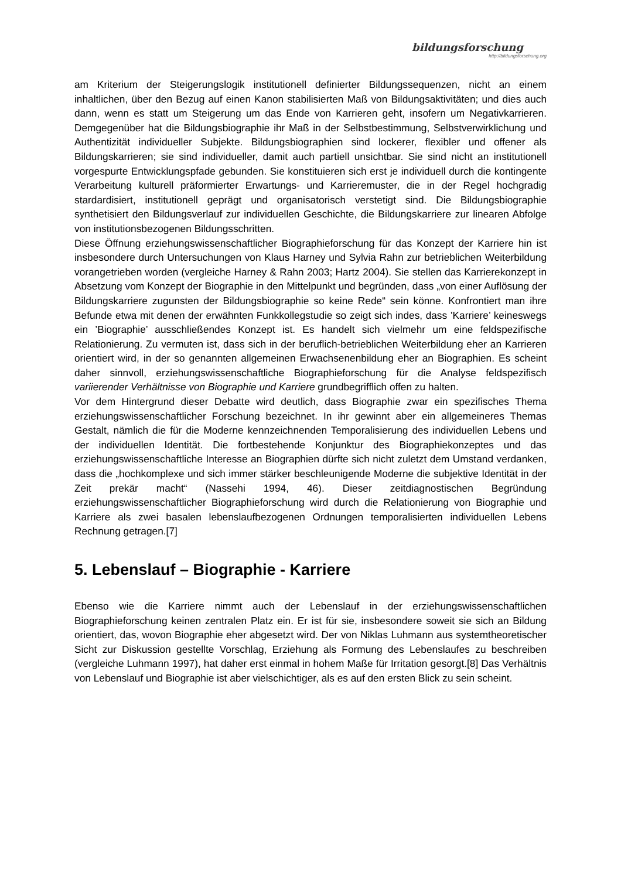bildungsforschung
http://bildungsforschung.org
am Kriterium der Steigerungslogik institutionell definierter Bildungssequenzen, nicht an einem inhaltlichen, über den Bezug auf einen Kanon stabilisierten Maß von Bildungsaktivitäten; und dies auch dann, wenn es statt um Steigerung um das Ende von Karrieren geht, insofern um Negativkarrieren. Demgegenüber hat die Bildungsbiographie ihr Maß in der Selbstbestimmung, Selbstverwirklichung und Authentizität individueller Subjekte. Bildungsbiographien sind lockerer, flexibler und offener als Bildungskarrieren; sie sind individueller, damit auch partiell unsichtbar. Sie sind nicht an institutionell vorgespurte Entwicklungspfade gebunden. Sie konstituieren sich erst je individuell durch die kontingente Verarbeitung kulturell präformierter Erwartungs- und Karrieremuster, die in der Regel hochgradig stardardisiert, institutionell geprägt und organisatorisch verstetigt sind. Die Bildungsbiographie synthetisiert den Bildungsverlauf zur individuellen Geschichte, die Bildungskarriere zur linearen Abfolge von institutionsbezogenen Bildungsschritten.
Diese Öffnung erziehungswissenschaftlicher Biographieforschung für das Konzept der Karriere hin ist insbesondere durch Untersuchungen von Klaus Harney und Sylvia Rahn zur betrieblichen Weiterbildung vorangetrieben worden (vergleiche Harney & Rahn 2003; Hartz 2004). Sie stellen das Karrierekonzept in Absetzung vom Konzept der Biographie in den Mittelpunkt und begründen, dass „von einer Auflösung der Bildungskarriere zugunsten der Bildungsbiographie so keine Rede“ sein könne. Konfrontiert man ihre Befunde etwa mit denen der erwähnten Funkkollegstudie so zeigt sich indes, dass ’Karriere’ keineswegs ein ’Biographie’ ausschließendes Konzept ist. Es handelt sich vielmehr um eine feldspezifische Relationierung. Zu vermuten ist, dass sich in der beruflich-betrieblichen Weiterbildung eher an Karrieren orientiert wird, in der so genannten allgemeinen Erwachsenenbildung eher an Biographien. Es scheint daher sinnvoll, erziehungswissenschaftliche Biographieforschung für die Analyse feldspezifisch variierender Verhältnisse von Biographie und Karriere grundbegrifflich offen zu halten.
Vor dem Hintergrund dieser Debatte wird deutlich, dass Biographie zwar ein spezifisches Thema erziehungswissenschaftlicher Forschung bezeichnet. In ihr gewinnt aber ein allgemeineres Themas Gestalt, nämlich die für die Moderne kennzeichnenden Temporalisierung des individuellen Lebens und der individuellen Identität. Die fortbestehende Konjunktur des Biographiekonzeptes und das erziehungswissenschaftliche Interesse an Biographien dürfte sich nicht zuletzt dem Umstand verdanken, dass die „hochkomplexe und sich immer stärker beschleunigende Moderne die subjektive Identität in der Zeit prekär macht“ (Nassehi 1994, 46). Dieser zeitdiagnostischen Begründung erziehungswissenschaftlicher Biographieforschung wird durch die Relationierung von Biographie und Karriere als zwei basalen lebenslaufbezogenen Ordnungen temporalisierten individuellen Lebens Rechnung getragen.[7]
5. Lebenslauf – Biographie - Karriere
Ebenso wie die Karriere nimmt auch der Lebenslauf in der erziehungswissenschaftlichen Biographieforschung keinen zentralen Platz ein. Er ist für sie, insbesondere soweit sie sich an Bildung orientiert, das, wovon Biographie eher abgesetzt wird. Der von Niklas Luhmann aus systemtheoretischer Sicht zur Diskussion gestellte Vorschlag, Erziehung als Formung des Lebenslaufes zu beschreiben (vergleiche Luhmann 1997), hat daher erst einmal in hohem Maße für Irritation gesorgt.[8] Das Verhältnis von Lebenslauf und Biographie ist aber vielschichtiger, als es auf den ersten Blick zu sein scheint.